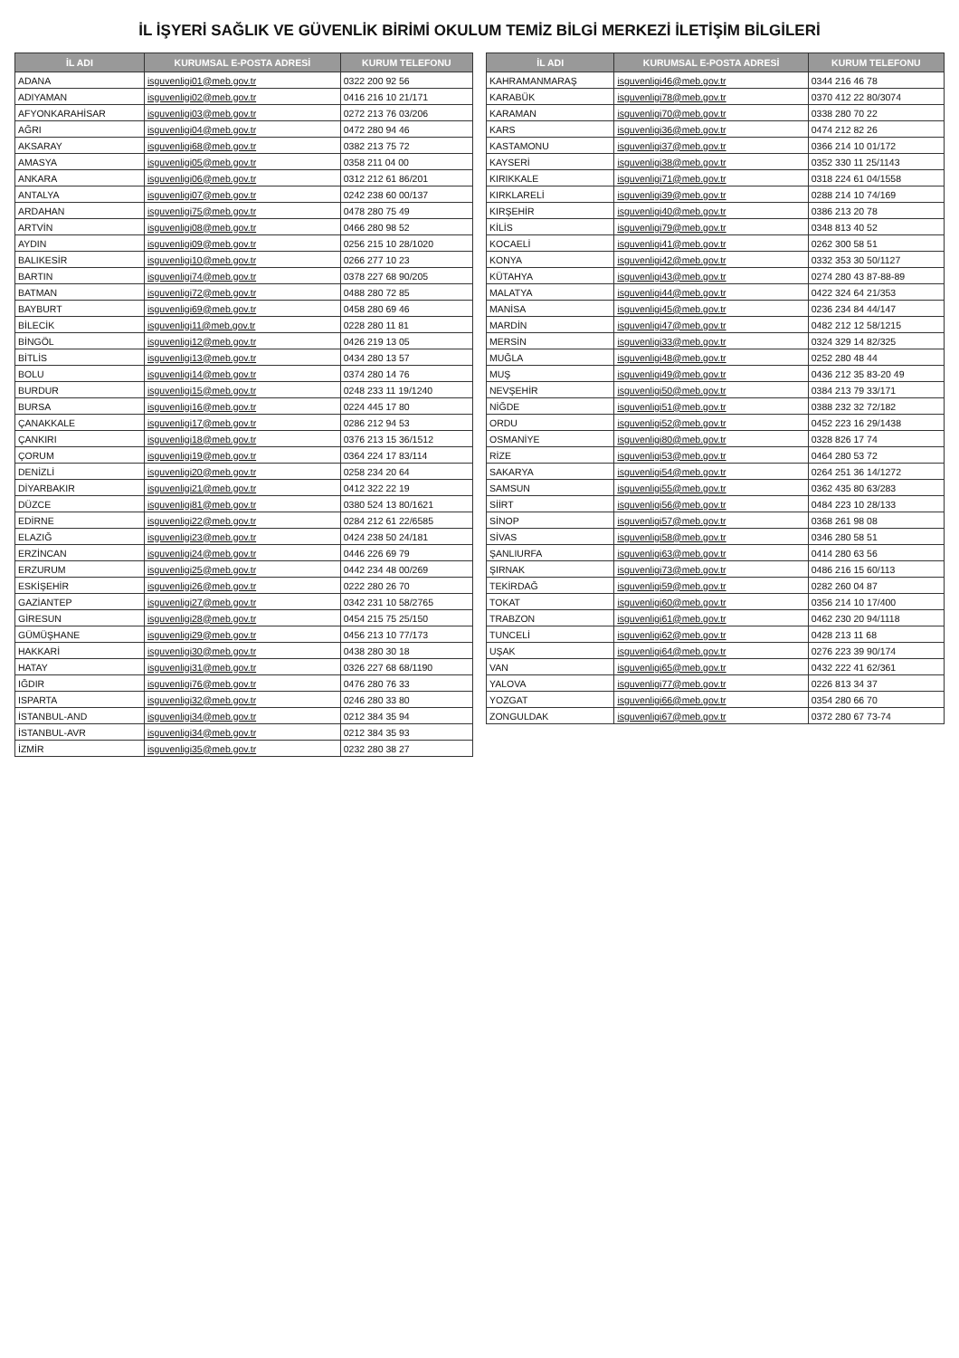İL İŞYERİ SAĞLIK VE GÜVENLİK BİRİMİ OKULUM TEMİZ BİLGİ MERKEZİ İLETİŞİM BİLGİLERİ
| İL ADI | KURUMSAL E-POSTA ADRESİ | KURUM TELEFONU |
| --- | --- | --- |
| ADANA | isguvenligi01@meb.gov.tr | 0322 200 92 56 |
| ADIYAMAN | isguvenligi02@meb.gov.tr | 0416 216 10 21/171 |
| AFYONKARAHİSAR | isguvenligi03@meb.gov.tr | 0272 213 76 03/206 |
| AĞRI | isguvenligi04@meb.gov.tr | 0472 280 94 46 |
| AKSARAY | isguvenligi68@meb.gov.tr | 0382 213 75 72 |
| AMASYA | isguvenligi05@meb.gov.tr | 0358 211 04 00 |
| ANKARA | isguvenligi06@meb.gov.tr | 0312 212 61 86/201 |
| ANTALYA | isguvenligi07@meb.gov.tr | 0242 238 60 00/137 |
| ARDAHAN | isguvenligi75@meb.gov.tr | 0478 280 75 49 |
| ARTVİN | isguvenligi08@meb.gov.tr | 0466 280 98 52 |
| AYDIN | isguvenligi09@meb.gov.tr | 0256 215 10 28/1020 |
| BALIKESİR | isguvenligi10@meb.gov.tr | 0266 277 10 23 |
| BARTIN | isguvenligi74@meb.gov.tr | 0378 227 68 90/205 |
| BATMAN | isguvenligi72@meb.gov.tr | 0488 280 72 85 |
| BAYBURT | isguvenligi69@meb.gov.tr | 0458 280 69 46 |
| BİLECİK | isguvenligi11@meb.gov.tr | 0228 280 11 81 |
| BİNGÖL | isguvenligi12@meb.gov.tr | 0426 219 13 05 |
| BİTLİS | isguvenligi13@meb.gov.tr | 0434 280 13 57 |
| BOLU | isguvenligi14@meb.gov.tr | 0374 280 14 76 |
| BURDUR | isguvenligi15@meb.gov.tr | 0248 233 11 19/1240 |
| BURSA | isguvenligi16@meb.gov.tr | 0224 445 17 80 |
| ÇANAKKALE | isguvenligi17@meb.gov.tr | 0286 212 94 53 |
| ÇANKIRI | isguvenligi18@meb.gov.tr | 0376 213 15 36/1512 |
| ÇORUM | isguvenligi19@meb.gov.tr | 0364 224 17 83/114 |
| DENİZLİ | isguvenligi20@meb.gov.tr | 0258 234 20 64 |
| DİYARBAKIR | isguvenligi21@meb.gov.tr | 0412 322 22 19 |
| DÜZCE | isguvenligi81@meb.gov.tr | 0380 524 13 80/1621 |
| EDİRNE | isguvenligi22@meb.gov.tr | 0284 212 61 22/6585 |
| ELAZIĞ | isguvenligi23@meb.gov.tr | 0424 238 50 24/181 |
| ERZİNCAN | isguvenligi24@meb.gov.tr | 0446 226 69 79 |
| ERZURUM | isguvenligi25@meb.gov.tr | 0442 234 48 00/269 |
| ESKİŞEHİR | isguvenligi26@meb.gov.tr | 0222 280 26 70 |
| GAZİANTEP | isguvenligi27@meb.gov.tr | 0342 231 10 58/2765 |
| GİRESUN | isguvenligi28@meb.gov.tr | 0454 215 75 25/150 |
| GÜMÜŞHANE | isguvenligi29@meb.gov.tr | 0456 213 10 77/173 |
| HAKKARİ | isguvenligi30@meb.gov.tr | 0438 280 30 18 |
| HATAY | isguvenligi31@meb.gov.tr | 0326 227 68 68/1190 |
| IĞDIR | isguvenligi76@meb.gov.tr | 0476 280 76 33 |
| ISPARTA | isguvenligi32@meb.gov.tr | 0246 280 33 80 |
| İSTANBUL-AND | isguvenligi34@meb.gov.tr | 0212 384 35 94 |
| İSTANBUL-AVR | isguvenligi34@meb.gov.tr | 0212 384 35 93 |
| İZMİR | isguvenligi35@meb.gov.tr | 0232 280 38 27 |
| İL ADI | KURUMSAL E-POSTA ADRESİ | KURUM TELEFONU |
| --- | --- | --- |
| KAHRAMANMARAŞ | isguvenligi46@meb.gov.tr | 0344 216 46 78 |
| KARABÜK | isguvenligi78@meb.gov.tr | 0370 412 22 80/3074 |
| KARAMAN | isguvenligi70@meb.gov.tr | 0338 280 70 22 |
| KARS | isguvenligi36@meb.gov.tr | 0474 212 82 26 |
| KASTAMONU | isguvenligi37@meb.gov.tr | 0366 214 10 01/172 |
| KAYSERİ | isguvenligi38@meb.gov.tr | 0352 330 11 25/1143 |
| KIRIKKALE | isguvenligi71@meb.gov.tr | 0318 224 61 04/1558 |
| KIRKLARELİ | isguvenligi39@meb.gov.tr | 0288 214 10 74/169 |
| KIRŞEHİR | isguvenligi40@meb.gov.tr | 0386 213 20 78 |
| KİLİS | isguvenligi79@meb.gov.tr | 0348 813 40 52 |
| KOCAELİ | isguvenligi41@meb.gov.tr | 0262 300 58 51 |
| KONYA | isguvenligi42@meb.gov.tr | 0332 353 30 50/1127 |
| KÜTAHYA | isguvenligi43@meb.gov.tr | 0274 280 43 87-88-89 |
| MALATYA | isguvenligi44@meb.gov.tr | 0422 324 64 21/353 |
| MANİSA | isguvenligi45@meb.gov.tr | 0236 234 84 44/147 |
| MARDİN | isguvenligi47@meb.gov.tr | 0482 212 12 58/1215 |
| MERSİN | isguvenligi33@meb.gov.tr | 0324 329 14 82/325 |
| MUĞLA | isguvenligi48@meb.gov.tr | 0252 280 48 44 |
| MUŞ | isguvenligi49@meb.gov.tr | 0436 212 35 83-20 49 |
| NEVŞEHİR | isguvenligi50@meb.gov.tr | 0384 213 79 33/171 |
| NİĞDE | isguvenligi51@meb.gov.tr | 0388 232 32 72/182 |
| ORDU | isguvenligi52@meb.gov.tr | 0452 223 16 29/1438 |
| OSMANİYE | isguvenligi80@meb.gov.tr | 0328 826 17 74 |
| RİZE | isguvenligi53@meb.gov.tr | 0464 280 53 72 |
| SAKARYA | isguvenligi54@meb.gov.tr | 0264 251 36 14/1272 |
| SAMSUN | isguvenligi55@meb.gov.tr | 0362 435 80 63/283 |
| SİİRT | isguvenligi56@meb.gov.tr | 0484 223 10 28/133 |
| SİNOP | isguvenligi57@meb.gov.tr | 0368 261 98 08 |
| SİVAS | isguvenligi58@meb.gov.tr | 0346 280 58 51 |
| ŞANLIURFA | isguvenligi63@meb.gov.tr | 0414 280 63 56 |
| ŞIRNAK | isguvenligi73@meb.gov.tr | 0486 216 15 60/113 |
| TEKİRDAĞ | isguvenligi59@meb.gov.tr | 0282 260 04 87 |
| TOKAT | isguvenligi60@meb.gov.tr | 0356 214 10 17/400 |
| TRABZON | isguvenligi61@meb.gov.tr | 0462 230 20 94/1118 |
| TUNCELİ | isguvenligi62@meb.gov.tr | 0428 213 11 68 |
| UŞAK | isguvenligi64@meb.gov.tr | 0276 223 39 90/174 |
| VAN | isguvenligi65@meb.gov.tr | 0432 222 41 62/361 |
| YALOVA | isguvenligi77@meb.gov.tr | 0226 813 34 37 |
| YOZGAT | isguvenligi66@meb.gov.tr | 0354 280 66 70 |
| ZONGULDAK | isguvenligi67@meb.gov.tr | 0372 280 67 73-74 |